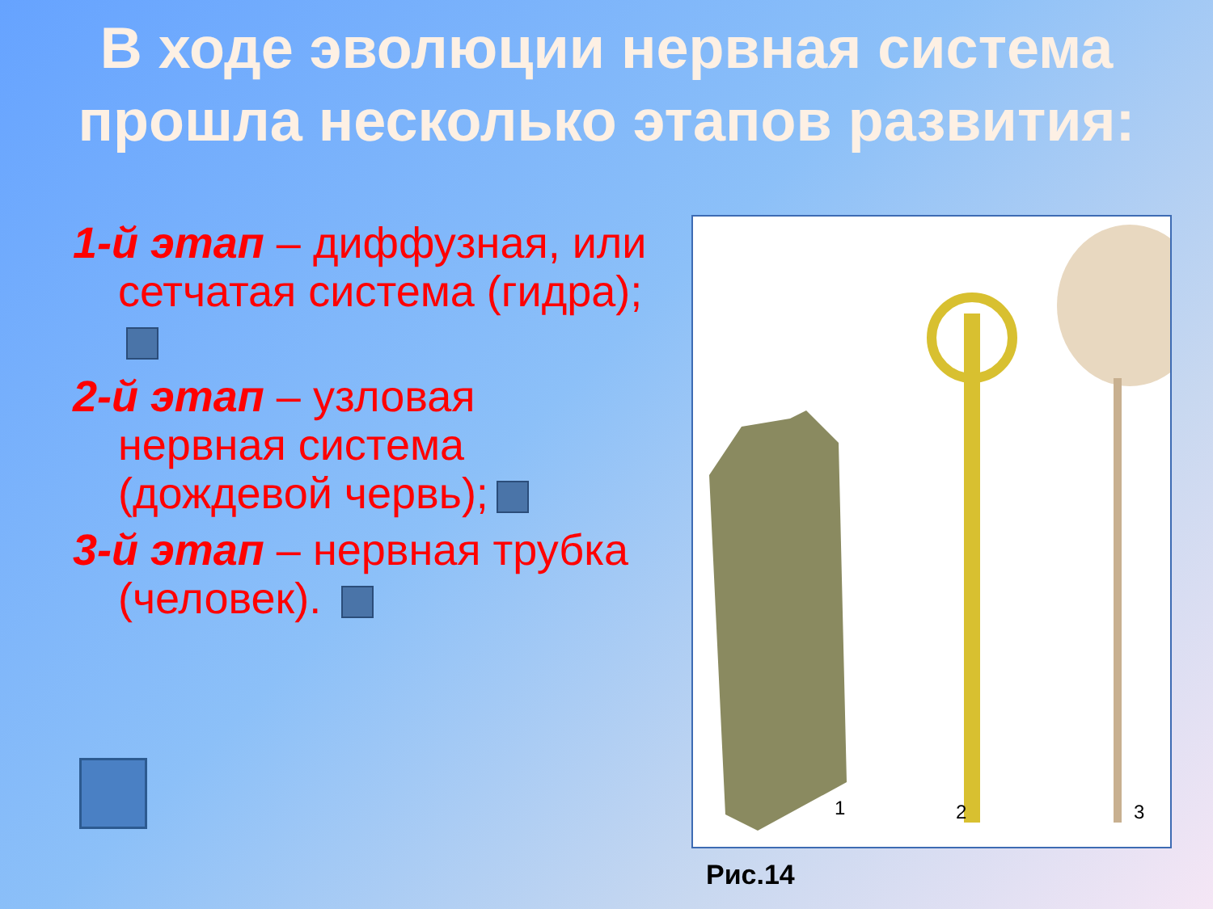В ходе эволюции нервная система прошла несколько этапов развития:
1-й этап – диффузная, или сетчатая система (гидра);
2-й этап – узловая нервная система (дождевой червь);
3-й этап – нервная трубка (человек).
1
2
3
Рис.14